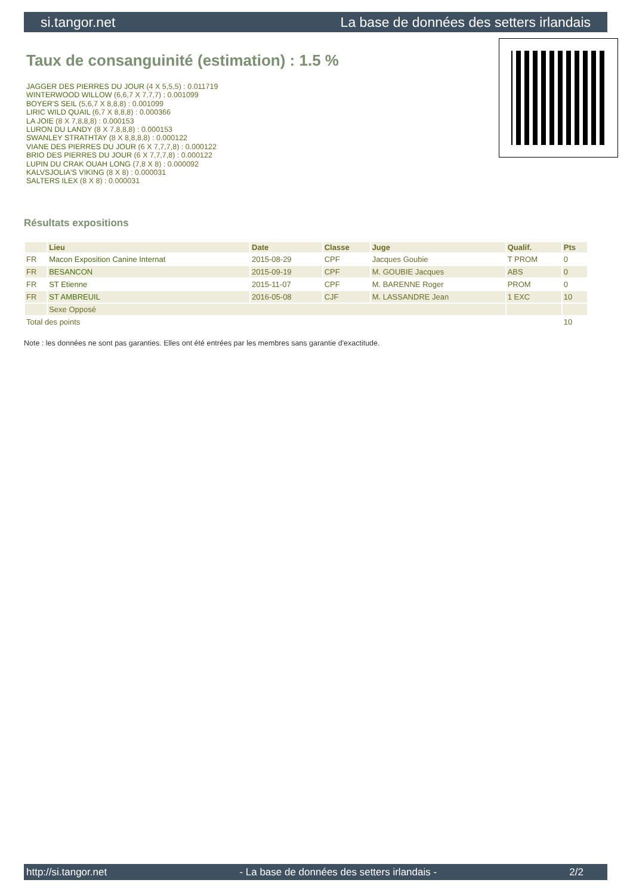si.tangor.net La base de données des setters irlandais
Taux de consanguinité (estimation) : 1.5 %
JAGGER DES PIERRES DU JOUR (4 X 5,5,5) : 0.011719
WINTERWOOD WILLOW (6,6,7 X 7,7,7) : 0.001099
BOYER'S SEIL (5,6,7 X 8,8,8) : 0.001099
LIRIC WILD QUAIL (6,7 X 8,8,8) : 0.000366
LA JOIE (8 X 7,8,8,8) : 0.000153
LURON DU LANDY (8 X 7,8,8,8) : 0.000153
SWANLEY STRATHTAY (8 X 8,8,8,8) : 0.000122
VIANE DES PIERRES DU JOUR (6 X 7,7,7,8) : 0.000122
BRIO DES PIERRES DU JOUR (6 X 7,7,7,8) : 0.000122
LUPIN DU CRAK OUAH LONG (7,8 X 8) : 0.000092
KALVSJOLIA'S VIKING (8 X 8) : 0.000031
SALTERS ILEX (8 X 8) : 0.000031
Résultats expositions
| | Lieu | Date | Classe | Juge | Qualif. | Pts |
| --- | --- | --- | --- | --- | --- | --- |
| FR | Macon Exposition Canine Internat | 2015-08-29 | CPF | Jacques Goubie | T PROM | 0 |
| FR | BESANCON | 2015-09-19 | CPF | M. GOUBIE Jacques | ABS | 0 |
| FR | ST Etienne | 2015-11-07 | CPF | M. BARENNE Roger | PROM | 0 |
| FR | ST AMBREUIL | 2016-05-08 | CJF | M. LASSANDRE Jean | 1 EXC | 10 |
| | Sexe Opposé | | | | | |
| Total des points | | | | | | 10 |
Note : les données ne sont pas garanties. Elles ont été entrées par les membres sans garantie d'exactitude.
http://si.tangor.net - La base de données des setters irlandais - 2/2